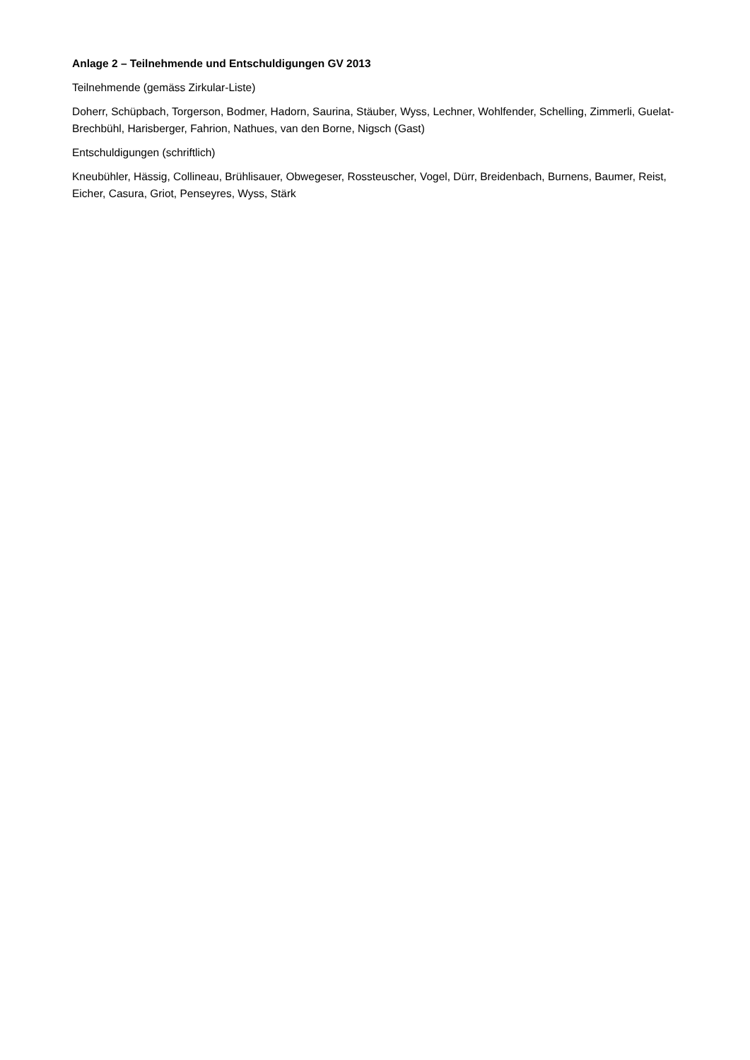Anlage 2 – Teilnehmende und Entschuldigungen GV 2013
Teilnehmende (gemäss Zirkular-Liste)
Doherr, Schüpbach, Torgerson, Bodmer, Hadorn, Saurina, Stäuber, Wyss, Lechner, Wohlfender, Schelling, Zimmerli, Guelat-Brechbühl, Harisberger, Fahrion, Nathues, van den Borne, Nigsch (Gast)
Entschuldigungen (schriftlich)
Kneubühler, Hässig, Collineau, Brühlisauer, Obwegeser, Rossteuscher, Vogel, Dürr, Breidenbach, Burnens, Baumer, Reist, Eicher, Casura, Griot, Penseyres, Wyss, Stärk